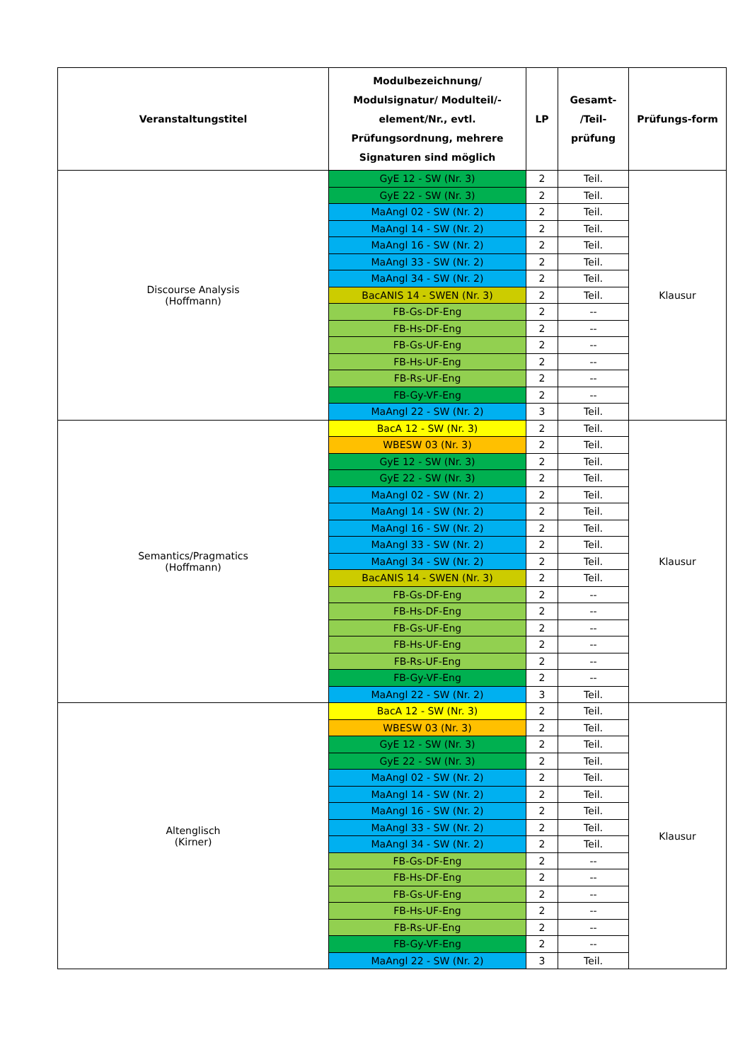| Veranstaltungstitel | Modulbezeichnung/ Modulsignatur/ Modulteil/-element/Nr., evtl. Prüfungsordnung, mehrere Signaturen sind möglich | LP | Gesamt- /Teil- prüfung | Prüfungs-form |
| --- | --- | --- | --- | --- |
| Discourse Analysis (Hoffmann) | GyE 12 - SW (Nr. 3) | 2 | Teil. | Klausur |
| | GyE 22 - SW (Nr. 3) | 2 | Teil. | |
| | MaAngl 02 - SW (Nr. 2) | 2 | Teil. | |
| | MaAngl 14 - SW (Nr. 2) | 2 | Teil. | |
| | MaAngl 16 - SW (Nr. 2) | 2 | Teil. | |
| | MaAngl 33 - SW (Nr. 2) | 2 | Teil. | |
| | MaAngl 34 - SW (Nr. 2) | 2 | Teil. | |
| | BacANIS 14 - SWEN (Nr. 3) | 2 | Teil. | |
| | FB-Gs-DF-Eng | 2 | -- | |
| | FB-Hs-DF-Eng | 2 | -- | |
| | FB-Gs-UF-Eng | 2 | -- | |
| | FB-Hs-UF-Eng | 2 | -- | |
| | FB-Rs-UF-Eng | 2 | -- | |
| | FB-Gy-VF-Eng | 2 | -- | |
| | MaAngl 22 - SW (Nr. 2) | 3 | Teil. | |
| Semantics/Pragmatics (Hoffmann) | BacA 12 - SW (Nr. 3) | 2 | Teil. | Klausur |
| | WBESW 03 (Nr. 3) | 2 | Teil. | |
| | GyE 12 - SW (Nr. 3) | 2 | Teil. | |
| | GyE 22 - SW (Nr. 3) | 2 | Teil. | |
| | MaAngl 02 - SW (Nr. 2) | 2 | Teil. | |
| | MaAngl 14 - SW (Nr. 2) | 2 | Teil. | |
| | MaAngl 16 - SW (Nr. 2) | 2 | Teil. | |
| | MaAngl 33 - SW (Nr. 2) | 2 | Teil. | |
| | MaAngl 34 - SW (Nr. 2) | 2 | Teil. | |
| | BacANIS 14 - SWEN (Nr. 3) | 2 | Teil. | |
| | FB-Gs-DF-Eng | 2 | -- | |
| | FB-Hs-DF-Eng | 2 | -- | |
| | FB-Gs-UF-Eng | 2 | -- | |
| | FB-Hs-UF-Eng | 2 | -- | |
| | FB-Rs-UF-Eng | 2 | -- | |
| | FB-Gy-VF-Eng | 2 | -- | |
| | MaAngl 22 - SW (Nr. 2) | 3 | Teil. | |
| Altenglisch (Kirner) | BacA 12 - SW (Nr. 3) | 2 | Teil. | Klausur |
| | WBESW 03 (Nr. 3) | 2 | Teil. | |
| | GyE 12 - SW (Nr. 3) | 2 | Teil. | |
| | GyE 22 - SW (Nr. 3) | 2 | Teil. | |
| | MaAngl 02 - SW (Nr. 2) | 2 | Teil. | |
| | MaAngl 14 - SW (Nr. 2) | 2 | Teil. | |
| | MaAngl 16 - SW (Nr. 2) | 2 | Teil. | |
| | MaAngl 33 - SW (Nr. 2) | 2 | Teil. | |
| | MaAngl 34 - SW (Nr. 2) | 2 | Teil. | |
| | FB-Gs-DF-Eng | 2 | -- | |
| | FB-Hs-DF-Eng | 2 | -- | |
| | FB-Gs-UF-Eng | 2 | -- | |
| | FB-Hs-UF-Eng | 2 | -- | |
| | FB-Rs-UF-Eng | 2 | -- | |
| | FB-Gy-VF-Eng | 2 | -- | |
| | MaAngl 22 - SW (Nr. 2) | 3 | Teil. | |